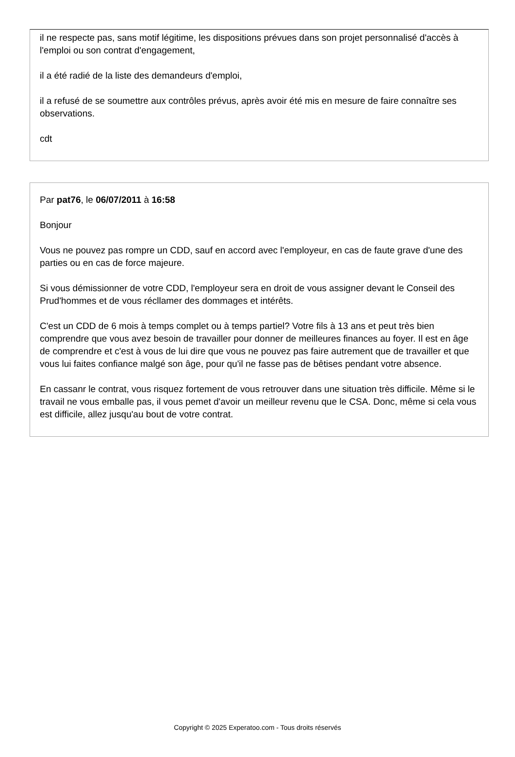il ne respecte pas, sans motif légitime, les dispositions prévues dans son projet personnalisé d'accès à l'emploi ou son contrat d'engagement,
il a été radié de la liste des demandeurs d'emploi,
il a refusé de se soumettre aux contrôles prévus, après avoir été mis en mesure de faire connaître ses observations.
cdt
Par pat76, le 06/07/2011 à 16:58
Bonjour
Vous ne pouvez pas rompre un CDD, sauf en accord avec l'employeur, en cas de faute grave d'une des parties ou en cas de force majeure.
Si vous démissionner de votre CDD, l'employeur sera en droit de vous assigner devant le Conseil des Prud'hommes et de vous récllamer des dommages et intérêts.
C'est un CDD de 6 mois à temps complet ou à temps partiel? Votre fils à 13 ans et peut très bien comprendre que vous avez besoin de travailler pour donner de meilleures finances au foyer. Il est en âge de comprendre et c'est à vous de lui dire que vous ne pouvez pas faire autrement que de travailler et que vous lui faites confiance malgé son âge, pour qu'il ne fasse pas de bêtises pendant votre absence.
En cassanr le contrat, vous risquez fortement de vous retrouver dans une situation très difficile. Même si le travail ne vous emballe pas, il vous pemet d'avoir un meilleur revenu que le CSA. Donc, même si cela vous est difficile, allez jusqu'au bout de votre contrat.
Copyright © 2025 Experatoo.com - Tous droits réservés